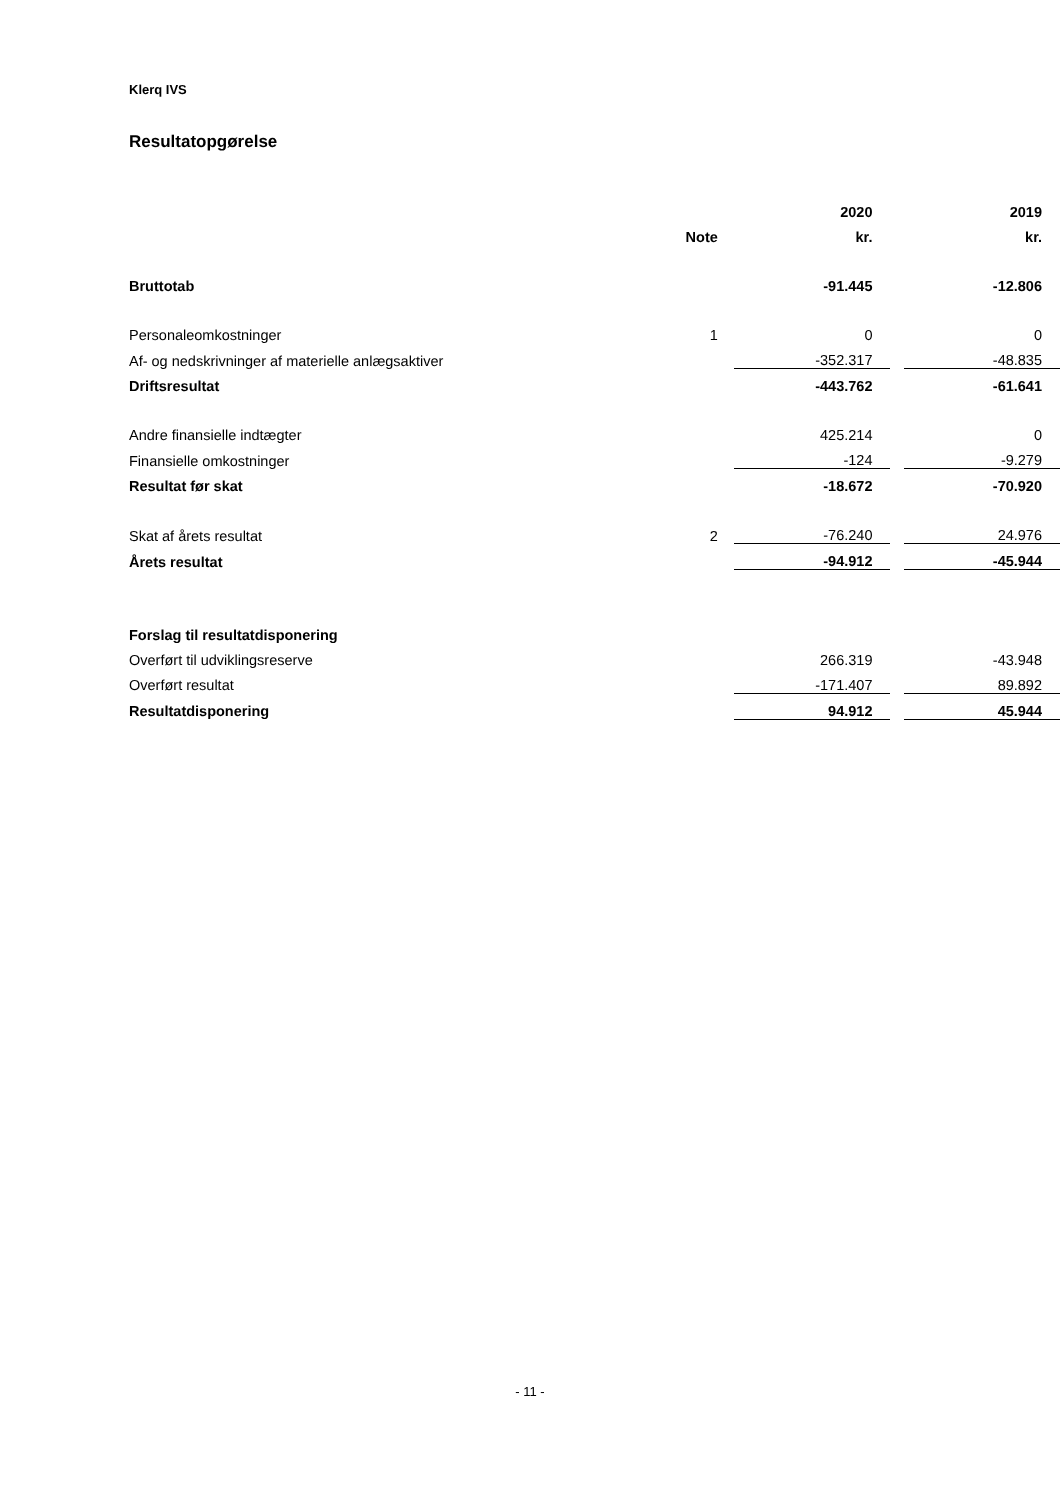Klerq IVS
Resultatopgørelse
| | | 2020 | | 2019 |
| --- | --- | --- | --- | --- |
| | Note | kr. | | kr. |
| Bruttotab | | -91.445 | | -12.806 |
| Personaleomkostninger | 1 | 0 | | 0 |
| Af- og nedskrivninger af materielle anlægsaktiver | | -352.317 | | -48.835 |
| Driftsresultat | | -443.762 | | -61.641 |
| Andre finansielle indtægter | | 425.214 | | 0 |
| Finansielle omkostninger | | -124 | | -9.279 |
| Resultat før skat | | -18.672 | | -70.920 |
| Skat af årets resultat | 2 | -76.240 | | 24.976 |
| Årets resultat | | -94.912 | | -45.944 |
| Forslag til resultatdisponering | | | | |
| Overført til udviklingsreserve | | 266.319 | | -43.948 |
| Overført resultat | | -171.407 | | 89.892 |
| Resultatdisponering | | 94.912 | | 45.944 |
- 11 -